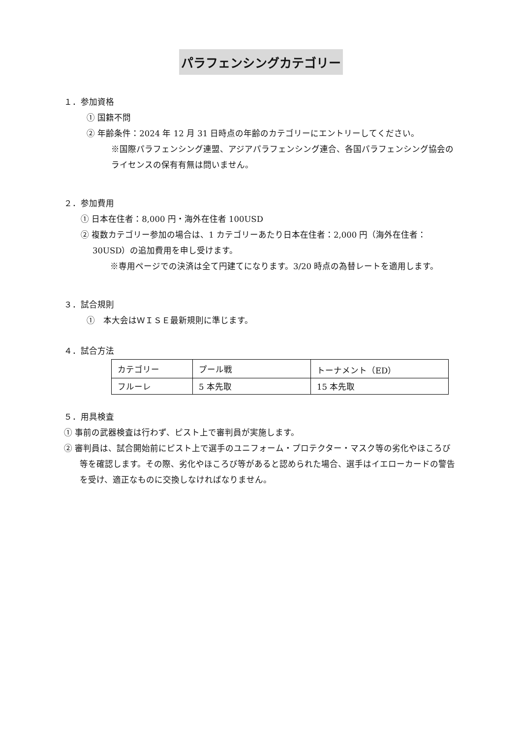パラフェンシングカテゴリー
１．参加資格
① 国籍不問
② 年齢条件：2024 年 12 月 31 日時点の年齢のカテゴリーにエントリーしてください。
※国際パラフェンシング連盟、アジアパラフェンシング連合、各国パラフェンシング協会のライセンスの保有有無は問いません。
２．参加費用
① 日本在住者：8,000 円・海外在住者 100USD
② 複数カテゴリー参加の場合は、1 カテゴリーあたり日本在住者：2,000 円（海外在住者：30USD）の追加費用を申し受けます。
※専用ページでの決済は全て円建てになります。3/20 時点の為替レートを適用します。
３．試合規則
①　本大会はＷＩＳＥ最新規則に準じます。
４．試合方法
| カテゴリー | プール戦 | トーナメント（ED） |
| フルーレ | 5 本先取 | 15 本先取 |
５．用具検査
① 事前の武器検査は行わず、ピスト上で審判員が実施します。
② 審判員は、試合開始前にピスト上で選手のユニフォーム・プロテクター・マスク等の劣化やほころび等を確認します。その際、劣化やほころび等があると認められた場合、選手はイエローカードの警告を受け、適正なものに交換しなければなりません。